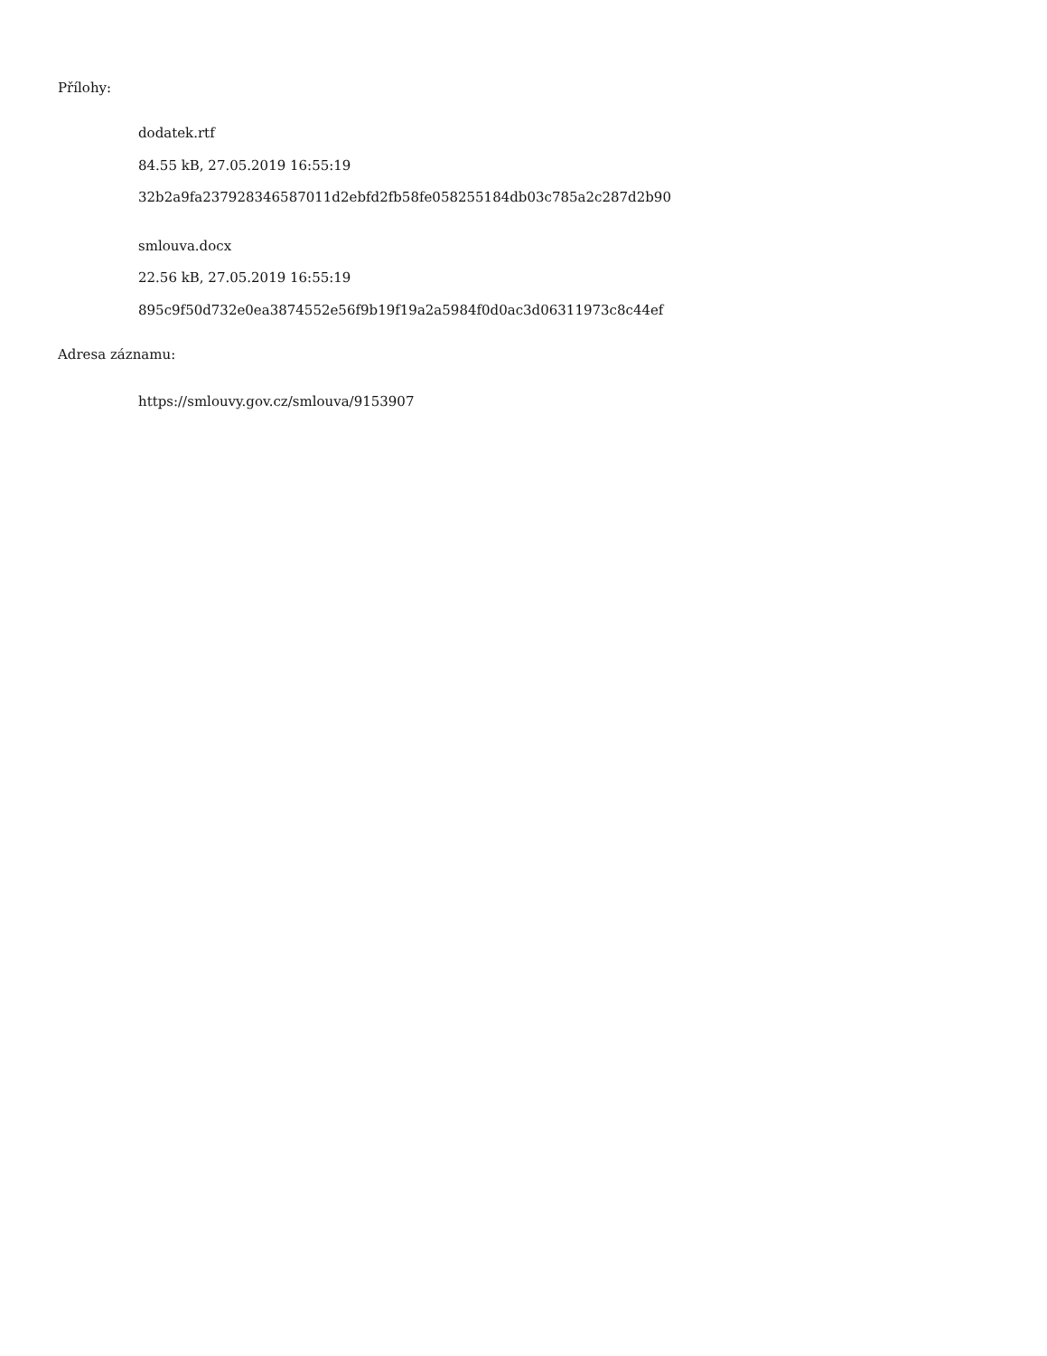Přílohy:
dodatek.rtf
84.55 kB, 27.05.2019 16:55:19
32b2a9fa237928346587011d2ebfd2fb58fe058255184db03c785a2c287d2b90
smlouva.docx
22.56 kB, 27.05.2019 16:55:19
895c9f50d732e0ea3874552e56f9b19f19a2a5984f0d0ac3d06311973c8c44ef
Adresa záznamu:
https://smlouvy.gov.cz/smlouva/9153907